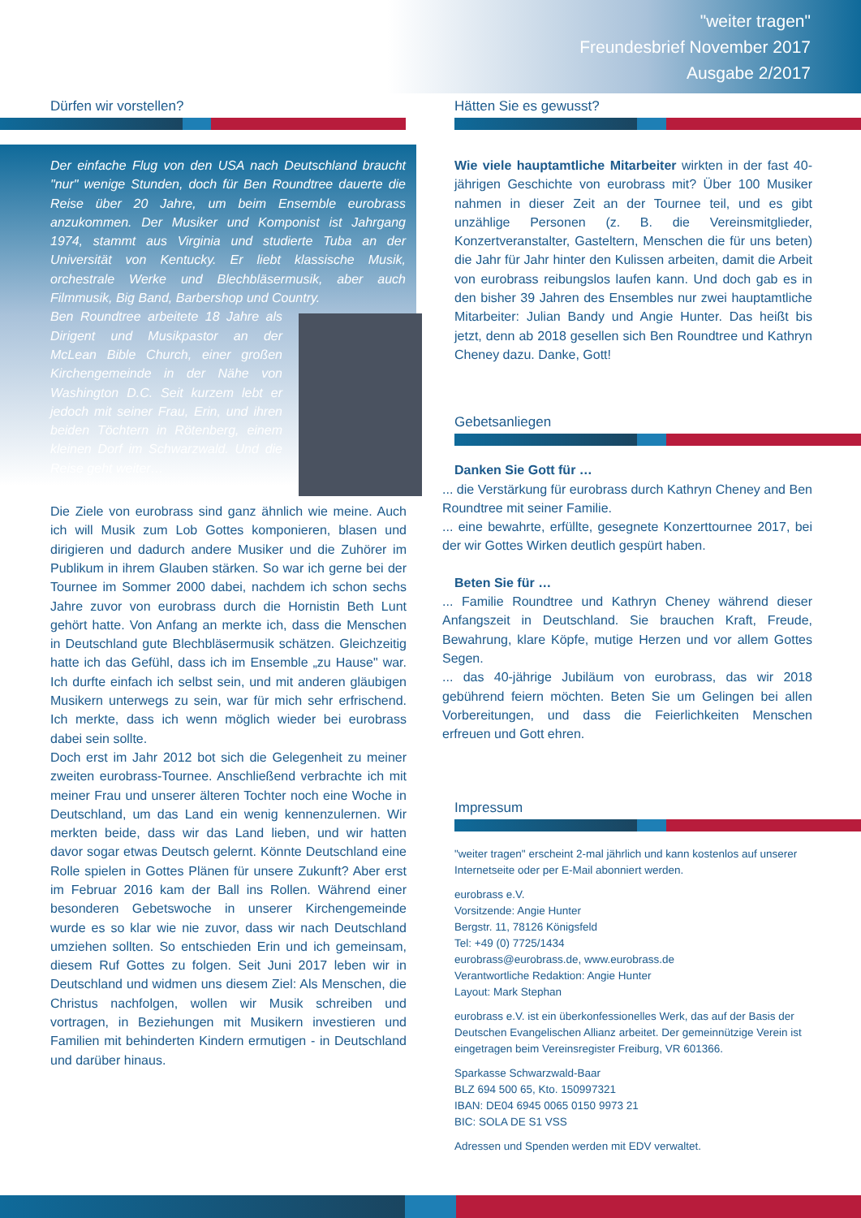"weiter tragen"
Freundesbrief November 2017
Ausgabe 2/2017
Dürfen wir vorstellen?
Der einfache Flug von den USA nach Deutschland braucht "nur" wenige Stunden, doch für Ben Roundtree dauerte die Reise über 20 Jahre, um beim Ensemble eurobrass anzukommen. Der Musiker und Komponist ist Jahrgang 1974, stammt aus Virginia und studierte Tuba an der Universität von Kentucky. Er liebt klassische Musik, orchestrale Werke und Blechbläsermusik, aber auch Filmmusik, Big Band, Barbershop und Country.
Ben Roundtree arbeitete 18 Jahre als Dirigent und Musikpastor an der McLean Bible Church, einer großen Kirchengemeinde in der Nähe von Washington D.C. Seit kurzem lebt er jedoch mit seiner Frau, Erin, und ihren beiden Töchtern in Rötenberg, einem kleinen Dorf im Schwarzwald. Und die Reise geht weiter…
Die Ziele von eurobrass sind ganz ähnlich wie meine. Auch ich will Musik zum Lob Gottes komponieren, blasen und dirigieren und dadurch andere Musiker und die Zuhörer im Publikum in ihrem Glauben stärken. So war ich gerne bei der Tournee im Sommer 2000 dabei, nachdem ich schon sechs Jahre zuvor von eurobrass durch die Hornistin Beth Lunt gehört hatte. Von Anfang an merkte ich, dass die Menschen in Deutschland gute Blechbläsermusik schätzen. Gleichzeitig hatte ich das Gefühl, dass ich im Ensemble „zu Hause" war. Ich durfte einfach ich selbst sein, und mit anderen gläubigen Musikern unterwegs zu sein, war für mich sehr erfrischend. Ich merkte, dass ich wenn möglich wieder bei eurobrass dabei sein sollte.
Doch erst im Jahr 2012 bot sich die Gelegenheit zu meiner zweiten eurobrass-Tournee. Anschließend verbrachte ich mit meiner Frau und unserer älteren Tochter noch eine Woche in Deutschland, um das Land ein wenig kennenzulernen. Wir merkten beide, dass wir das Land lieben, und wir hatten davor sogar etwas Deutsch gelernt. Könnte Deutschland eine Rolle spielen in Gottes Plänen für unsere Zukunft? Aber erst im Februar 2016 kam der Ball ins Rollen. Während einer besonderen Gebetswoche in unserer Kirchengemeinde wurde es so klar wie nie zuvor, dass wir nach Deutschland umziehen sollten. So entschieden Erin und ich gemeinsam, diesem Ruf Gottes zu folgen. Seit Juni 2017 leben wir in Deutschland und widmen uns diesem Ziel: Als Menschen, die Christus nachfolgen, wollen wir Musik schreiben und vortragen, in Beziehungen mit Musikern investieren und Familien mit behinderten Kindern ermutigen - in Deutschland und darüber hinaus.
Hätten Sie es gewusst?
Wie viele hauptamtliche Mitarbeiter wirkten in der fast 40-jährigen Geschichte von eurobrass mit? Über 100 Musiker nahmen in dieser Zeit an der Tournee teil, und es gibt unzählige Personen (z. B. die Vereinsmitglieder, Konzertveranstalter, Gasteltern, Menschen die für uns beten) die Jahr für Jahr hinter den Kulissen arbeiten, damit die Arbeit von eurobrass reibungslos laufen kann. Und doch gab es in den bisher 39 Jahren des Ensembles nur zwei hauptamtliche Mitarbeiter: Julian Bandy und Angie Hunter. Das heißt bis jetzt, denn ab 2018 gesellen sich Ben Roundtree und Kathryn Cheney dazu. Danke, Gott!
Gebetsanliegen
Danken Sie Gott für …
... die Verstärkung für eurobrass durch Kathryn Cheney and Ben Roundtree mit seiner Familie.
... eine bewahrte, erfüllte, gesegnete Konzerttournee 2017, bei der wir Gottes Wirken deutlich gespürt haben.
Beten Sie für …
... Familie Roundtree und Kathryn Cheney während dieser Anfangszeit in Deutschland. Sie brauchen Kraft, Freude, Bewahrung, klare Köpfe, mutige Herzen und vor allem Gottes Segen.
... das 40-jährige Jubiläum von eurobrass, das wir 2018 gebührend feiern möchten. Beten Sie um Gelingen bei allen Vorbereitungen, und dass die Feierlichkeiten Menschen erfreuen und Gott ehren.
Impressum
"weiter tragen" erscheint 2-mal jährlich und kann kostenlos auf unserer Internetseite oder per E-Mail abonniert werden.
eurobrass e.V.
Vorsitzende: Angie Hunter
Bergstr. 11, 78126 Königsfeld
Tel: +49 (0) 7725/1434
eurobrass@eurobrass.de, www.eurobrass.de
Verantwortliche Redaktion: Angie Hunter
Layout: Mark Stephan
eurobrass e.V. ist ein überkonfessionelles Werk, das auf der Basis der Deutschen Evangelischen Allianz arbeitet. Der gemeinnützige Verein ist eingetragen beim Vereinsregister Freiburg, VR 601366.
Sparkasse Schwarzwald-Baar
BLZ 694 500 65, Kto. 150997321
IBAN: DE04 6945 0065 0150 9973 21
BIC: SOLA DE S1 VSS
Adressen und Spenden werden mit EDV verwaltet.